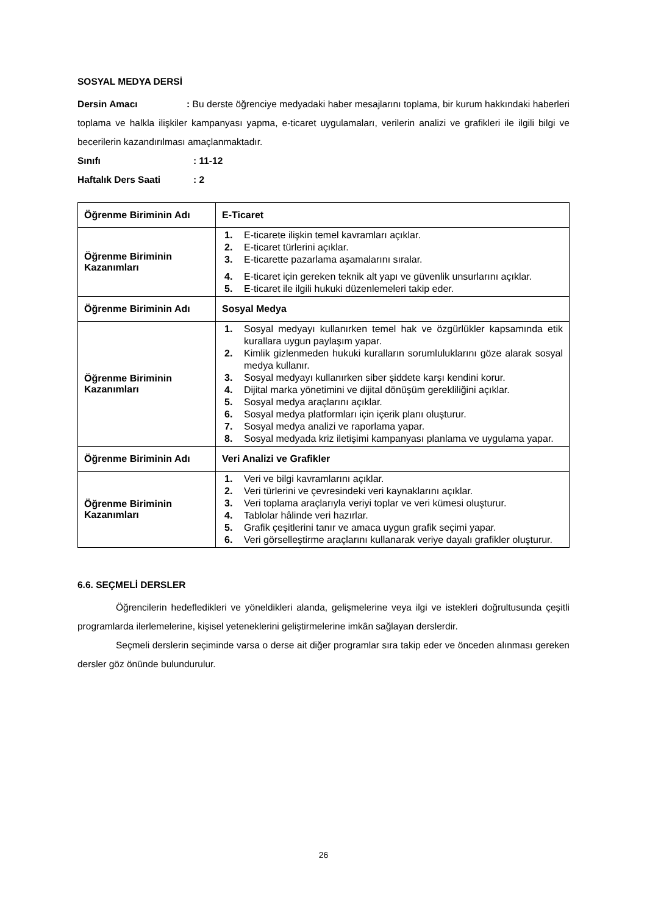SOSYAL MEDYA DERSİ
Dersin Amacı : Bu derste öğrenciye medyadaki haber mesajlarını toplama, bir kurum hakkındaki haberleri toplama ve halkla ilişkiler kampanyası yapma, e-ticaret uygulamaları, verilerin analizi ve grafikleri ile ilgili bilgi ve becerilerin kazandırılması amaçlanmaktadır.
Sınıfı: 11-12
Haftalık Ders Saati: 2
| Öğrenme Biriminin Adı | E-Ticaret |
| Öğrenme Biriminin Kazanımları | 1. E-ticarete ilişkin temel kavramları açıklar. 2. E-ticaret türlerini açıklar. 3. E-ticarette pazarlama aşamalarını sıralar. 4. E-ticaret için gereken teknik alt yapı ve güvenlik unsurlarını açıklar. 5. E-ticaret ile ilgili hukuki düzenlemeleri takip eder. |
| Öğrenme Biriminin Adı | Sosyal Medya |
| Öğrenme Biriminin Kazanımları | 1. Sosyal medyayı kullanırken temel hak ve özgürlükler kapsamında etik kurallara uygun paylaşım yapar. 2. Kimlik gizlenmeden hukuki kuralların sorumluluklarını göze alarak sosyal medya kullanır. 3. Sosyal medyayı kullanırken siber şiddete karşı kendini korur. 4. Dijital marka yönetimini ve dijital dönüşüm gerekliliğini açıklar. 5. Sosyal medya araçlarını açıklar. 6. Sosyal medya platformları için içerik planı oluşturur. 7. Sosyal medya analizi ve raporlama yapar. 8. Sosyal medyada kriz iletişimi kampanyası planlama ve uygulama yapar. |
| Öğrenme Biriminin Adı | Veri Analizi ve Grafikler |
| Öğrenme Biriminin Kazanımları | 1. Veri ve bilgi kavramlarını açıklar. 2. Veri türlerini ve çevresindeki veri kaynaklarını açıklar. 3. Veri toplama araçlarıyla veriyi toplar ve veri kümesi oluşturur. 4. Tablolar hâlinde veri hazırlar. 5. Grafik çeşitlerini tanır ve amaca uygun grafik seçimi yapar. 6. Veri görselleştirme araçlarını kullanarak veriye dayalı grafikler oluşturur. |
6.6. SEÇMELİ DERSLER
Öğrencilerin hedefledikleri ve yöneldikleri alanda, gelişmelerine veya ilgi ve istekleri doğrultusunda çeşitli programlarda ilerlemelerine, kişisel yeteneklerini geliştirmelerine imkân sağlayan derslerdir.
Seçmeli derslerin seçiminde varsa o derse ait diğer programlar sıra takip eder ve önceden alınması gereken dersler göz önünde bulundurulur.
26